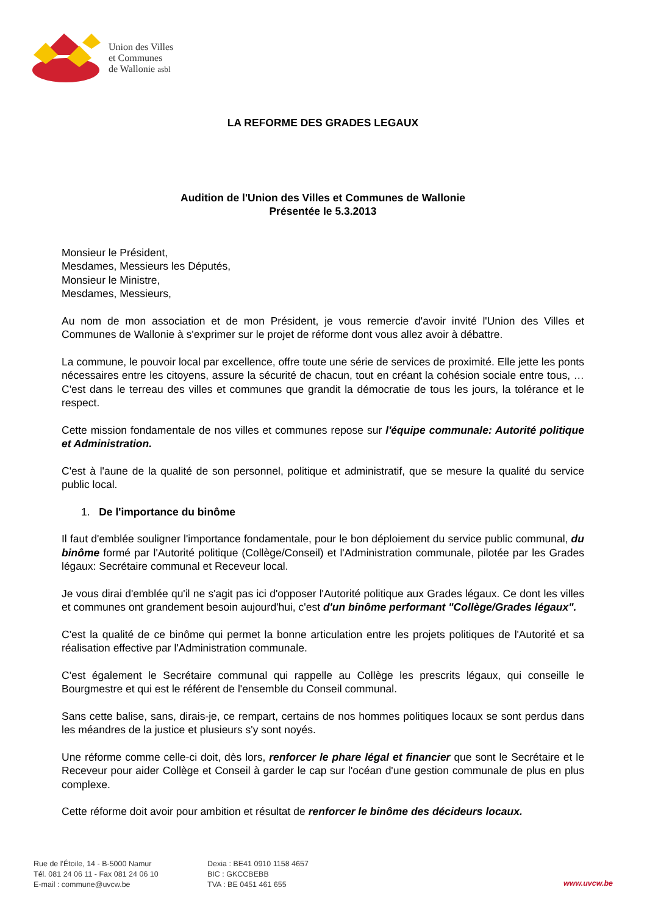Union des Villes
et Communes
de Wallonie asbl
LA REFORME DES GRADES LEGAUX
Audition de l'Union des Villes et Communes de Wallonie
Présentée le 5.3.2013
Monsieur le Président,
Mesdames, Messieurs les Députés,
Monsieur le Ministre,
Mesdames, Messieurs,
Au nom de mon association et de mon Président, je vous remercie d'avoir invité l'Union des Villes et Communes de Wallonie à s'exprimer sur le projet de réforme dont vous allez avoir à débattre.
La commune, le pouvoir local par excellence, offre toute une série de services de proximité. Elle jette les ponts nécessaires entre les citoyens, assure la sécurité de chacun, tout en créant la cohésion sociale entre tous, … C'est dans le terreau des villes et communes que grandit la démocratie de tous les jours, la tolérance et le respect.
Cette mission fondamentale de nos villes et communes repose sur l'équipe communale: Autorité politique et Administration.
C'est à l'aune de la qualité de son personnel, politique et administratif, que se mesure la qualité du service public local.
1. De l'importance du binôme
Il faut d'emblée souligner l'importance fondamentale, pour le bon déploiement du service public communal, du binôme formé par l'Autorité politique (Collège/Conseil) et l'Administration communale, pilotée par les Grades légaux: Secrétaire communal et Receveur local.
Je vous dirai d'emblée qu'il ne s'agit pas ici d'opposer l'Autorité politique aux Grades légaux. Ce dont les villes et communes ont grandement besoin aujourd'hui, c'est d'un binôme performant "Collège/Grades légaux".
C'est la qualité de ce binôme qui permet la bonne articulation entre les projets politiques de l'Autorité et sa réalisation effective par l'Administration communale.
C'est également le Secrétaire communal qui rappelle au Collège les prescrits légaux, qui conseille le Bourgmestre et qui est le référent de l'ensemble du Conseil communal.
Sans cette balise, sans, dirais-je, ce rempart, certains de nos hommes politiques locaux se sont perdus dans les méandres de la justice et plusieurs s'y sont noyés.
Une réforme comme celle-ci doit, dès lors, renforcer le phare légal et financier que sont le Secrétaire et le Receveur pour aider Collège et Conseil à garder le cap sur l'océan d'une gestion communale de plus en plus complexe.
Cette réforme doit avoir pour ambition et résultat de renforcer le binôme des décideurs locaux.
Rue de l'Étoile, 14 - B-5000 Namur
Tél. 081 24 06 11 - Fax 081 24 06 10
E-mail : commune@uvcw.be
Dexia : BE41 0910 1158 4657
BIC : GKCCBEBB
TVA : BE 0451 461 655
www.uvcw.be